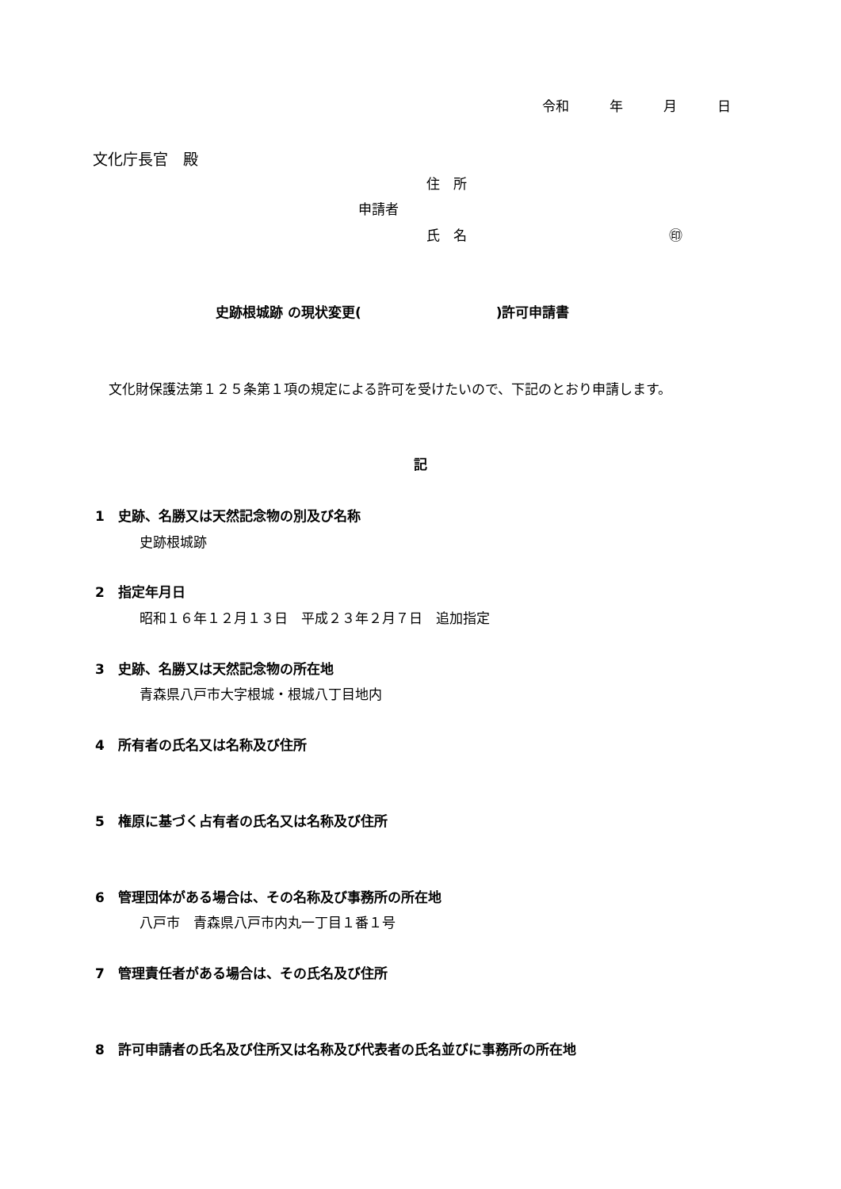令和　　　年　　　月　　　日
文化庁長官　殿
住　所
申請者
氏　名　　　　　　　　　　　　　　　㊞
史跡根城跡 の現状変更(　　　　　　　　　　)許可申請書
文化財保護法第１２５条第１項の規定による許可を受けたいので、下記のとおり申請します。
記
1　史跡、名勝又は天然記念物の別及び名称
史跡根城跡
2　指定年月日
昭和１６年１２月１３日　平成２３年２月７日　追加指定
3　史跡、名勝又は天然記念物の所在地
青森県八戸市大字根城・根城八丁目地内
4　所有者の氏名又は名称及び住所
5　権原に基づく占有者の氏名又は名称及び住所
6　管理団体がある場合は、その名称及び事務所の所在地
八戸市　青森県八戸市内丸一丁目１番１号
7　管理責任者がある場合は、その氏名及び住所
8　許可申請者の氏名及び住所又は名称及び代表者の氏名並びに事務所の所在地